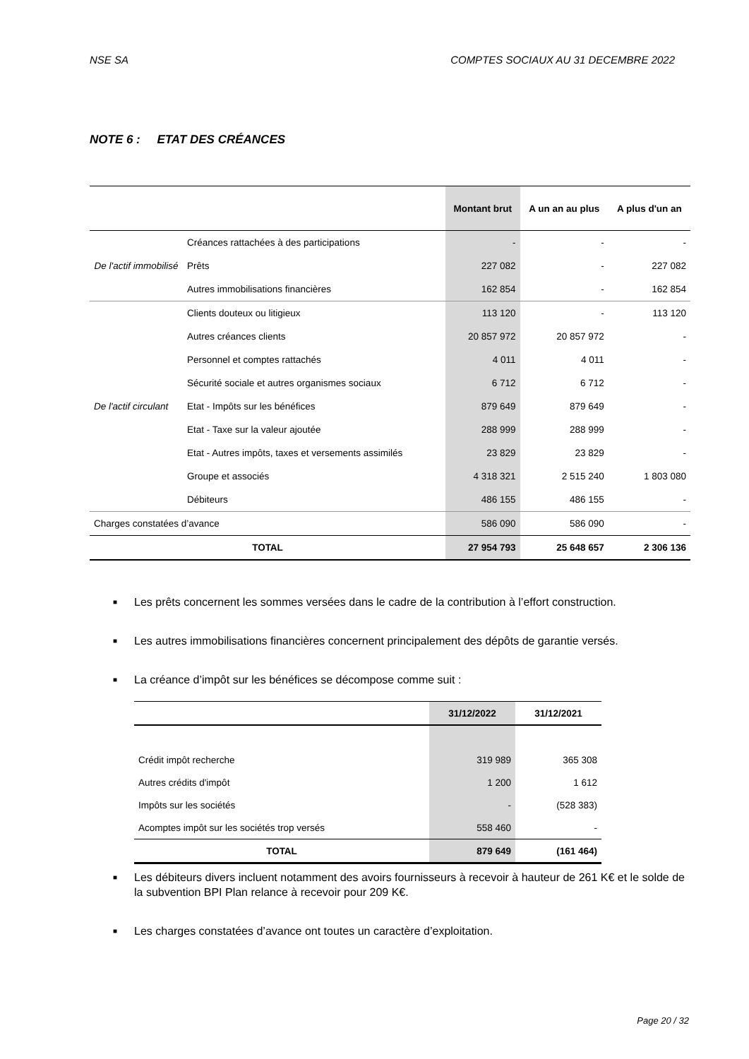NSE SA COMPTES SOCIAUX AU 31 DECEMBRE 2022
NOTE 6 : ETAT DES CRÉANCES
| | | Montant brut | A un an au plus | A plus d'un an |
| --- | --- | --- | --- | --- |
| De l'actif immobilisé | Créances rattachées à des participations | - | - | - |
| | Prêts | 227 082 | - | 227 082 |
| | Autres immobilisations financières | 162 854 | - | 162 854 |
| De l'actif circulant | Clients douteux ou litigieux | 113 120 | - | 113 120 |
| | Autres créances clients | 20 857 972 | 20 857 972 | - |
| | Personnel et comptes rattachés | 4 011 | 4 011 | - |
| | Sécurité sociale et autres organismes sociaux | 6 712 | 6 712 | - |
| | Etat - Impôts sur les bénéfices | 879 649 | 879 649 | - |
| | Etat - Taxe sur la valeur ajoutée | 288 999 | 288 999 | - |
| | Etat - Autres impôts, taxes et versements assimilés | 23 829 | 23 829 | - |
| | Groupe et associés | 4 318 321 | 2 515 240 | 1 803 080 |
| | Débiteurs | 486 155 | 486 155 | - |
| Charges constatées d’avance | | 586 090 | 586 090 | - |
| TOTAL | | 27 954 793 | 25 648 657 | 2 306 136 |
■ Les prêts concernent les sommes versées dans le cadre de la contribution à l’effort construction.
■ Les autres immobilisations financières concernent principalement des dépôts de garantie versés.
■ La créance d’impôt sur les bénéfices se décompose comme suit :
| | 31/12/2022 | 31/12/2021 |
| --- | --- | --- |
| Crédit impôt recherche | 319 989 | 365 308 |
| Autres crédits d'impôt | 1 200 | 1 612 |
| Impôts sur les sociétés | - | (528 383) |
| Acomptes impôt sur les sociétés trop versés | 558 460 | - |
| TOTAL | 879 649 | (161 464) |
■ Les débiteurs divers incluent notamment des avoirs fournisseurs à recevoir à hauteur de 261 K€ et le solde de la subvention BPI Plan relance à recevoir pour 209 K€.
■ Les charges constatées d’avance ont toutes un caractère d’exploitation.
Page 20 / 32